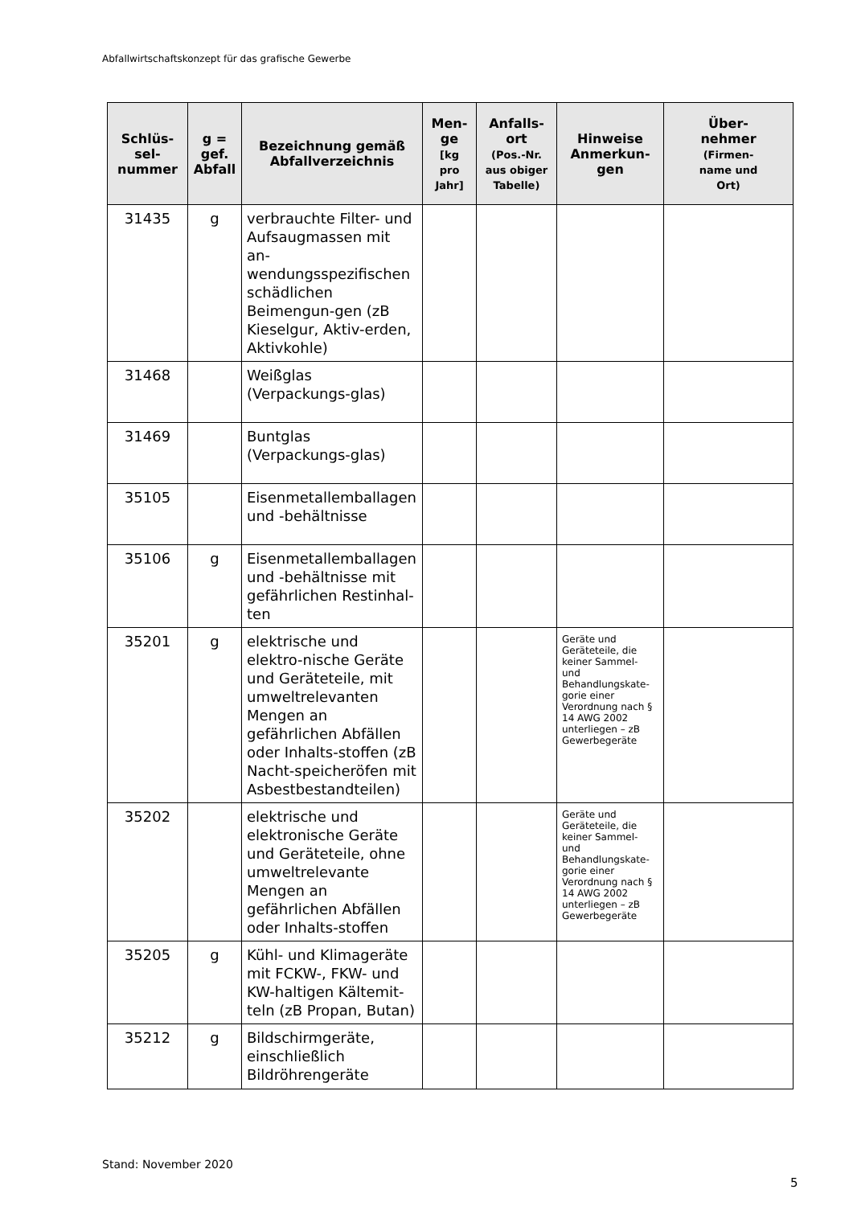Abfallwirtschaftskonzept für das grafische Gewerbe
| Schlüs- sel- nummer | g = gef. Abfall | Bezeichnung gemäß Abfallverzeichnis | Men- ge [kg pro Jahr] | Anfalls- ort (Pos.-Nr. aus obiger Tabelle) | Hinweise Anmerkun- gen | Über- nehmer (Firmen- name und Ort) |
| --- | --- | --- | --- | --- | --- | --- |
| 31435 | g | verbrauchte Filter- und Aufsaugmassen mit an-wendungsspezifischen schädlichen Beimengun-gen (zB Kieselgur, Aktiv-erden, Aktivkohle) | | | | |
| 31468 | | Weißglas (Verpackungs-glas) | | | | |
| 31469 | | Buntglas (Verpackungs-glas) | | | | |
| 35105 | | Eisenmetallemballagen und -behältnisse | | | | |
| 35106 | g | Eisenmetallemballagen und -behältnisse mit gefährlichen Restinhal-ten | | | | |
| 35201 | g | elektrische und elektro-nische Geräte und Geräteteile, mit umweltrelevanten Mengen an gefährlichen Abfällen oder Inhalts-stoffen (zB Nacht-speicheröfen mit Asbestbestandteilen) | | | Geräte und Geräteteile, die keiner Sammel- und Behandlungskate-gorie einer Verordnung nach § 14 AWG 2002 unterliegen – zB Gewerbegeräte | |
| 35202 | | elektrische und elektronische Geräte und Geräteteile, ohne umweltrelevante Mengen an gefährlichen Abfällen oder Inhalts-stoffen | | | Geräte und Geräteteile, die keiner Sammel- und Behandlungskate-gorie einer Verordnung nach § 14 AWG 2002 unterliegen – zB Gewerbegeräte | |
| 35205 | g | Kühl- und Klimageräte mit FCKW-, FKW- und KW-haltigen Kältemit-teln (zB Propan, Butan) | | | | |
| 35212 | g | Bildschirmgeräte, einschließlich Bildröhrengeräte | | | | |
Stand: November 2020
5